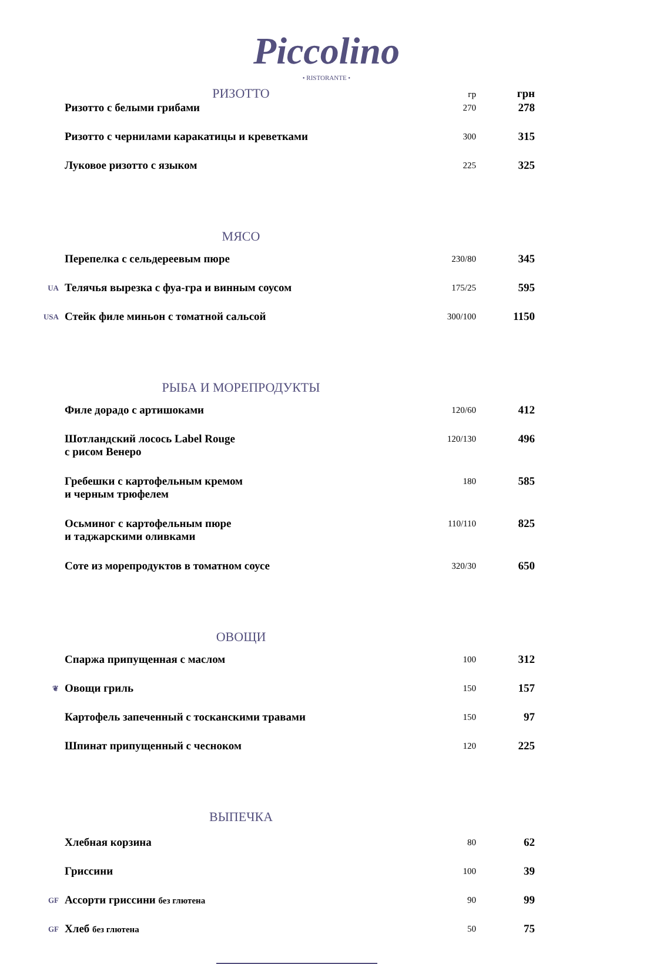Piccolino
• RISTORANTE •
| | РИЗОТТО | гр | грн |
| | Ризотто с белыми грибами | 270 | 278 |
| | Ризотто с чернилами каракатицы и креветками | 300 | 315 |
| | Луковое ризотто с языком | 225 | 325 |
| | МЯСО | | |
| | Перепелка с сельдереевым пюре | 230/80 | 345 |
| UA | Телячья вырезка с фуа-гра и винным соусом | 175/25 | 595 |
| USA | Стейк филе миньон с томатной сальсой | 300/100 | 1150 |
| | РЫБА И МОРЕПРОДУКТЫ | | |
| | Филе дорадо с артишоками | 120/60 | 412 |
| | Шотландский лосось Label Rouge с рисом Венеро | 120/130 | 496 |
| | Гребешки с картофельным кремом и черным трюфелем | 180 | 585 |
| | Осьминог с картофельным пюре и таджарскими оливками | 110/110 | 825 |
| | Соте из морепродуктов в томатном соусе | 320/30 | 650 |
| | ОВОЩИ | | |
| | Спаржа припущенная с маслом | 100 | 312 |
| ❦ | Овощи гриль | 150 | 157 |
| | Картофель запеченный с тосканскими травами | 150 | 97 |
| | Шпинат припущенный с чесноком | 120 | 225 |
| | ВЫПЕЧКА | | |
| | Хлебная корзина | 80 | 62 |
| | Гриссини | 100 | 39 |
| GF | Ассорти гриссини без глютена | 90 | 99 |
| GF | Хлеб без глютена | 50 | 75 |